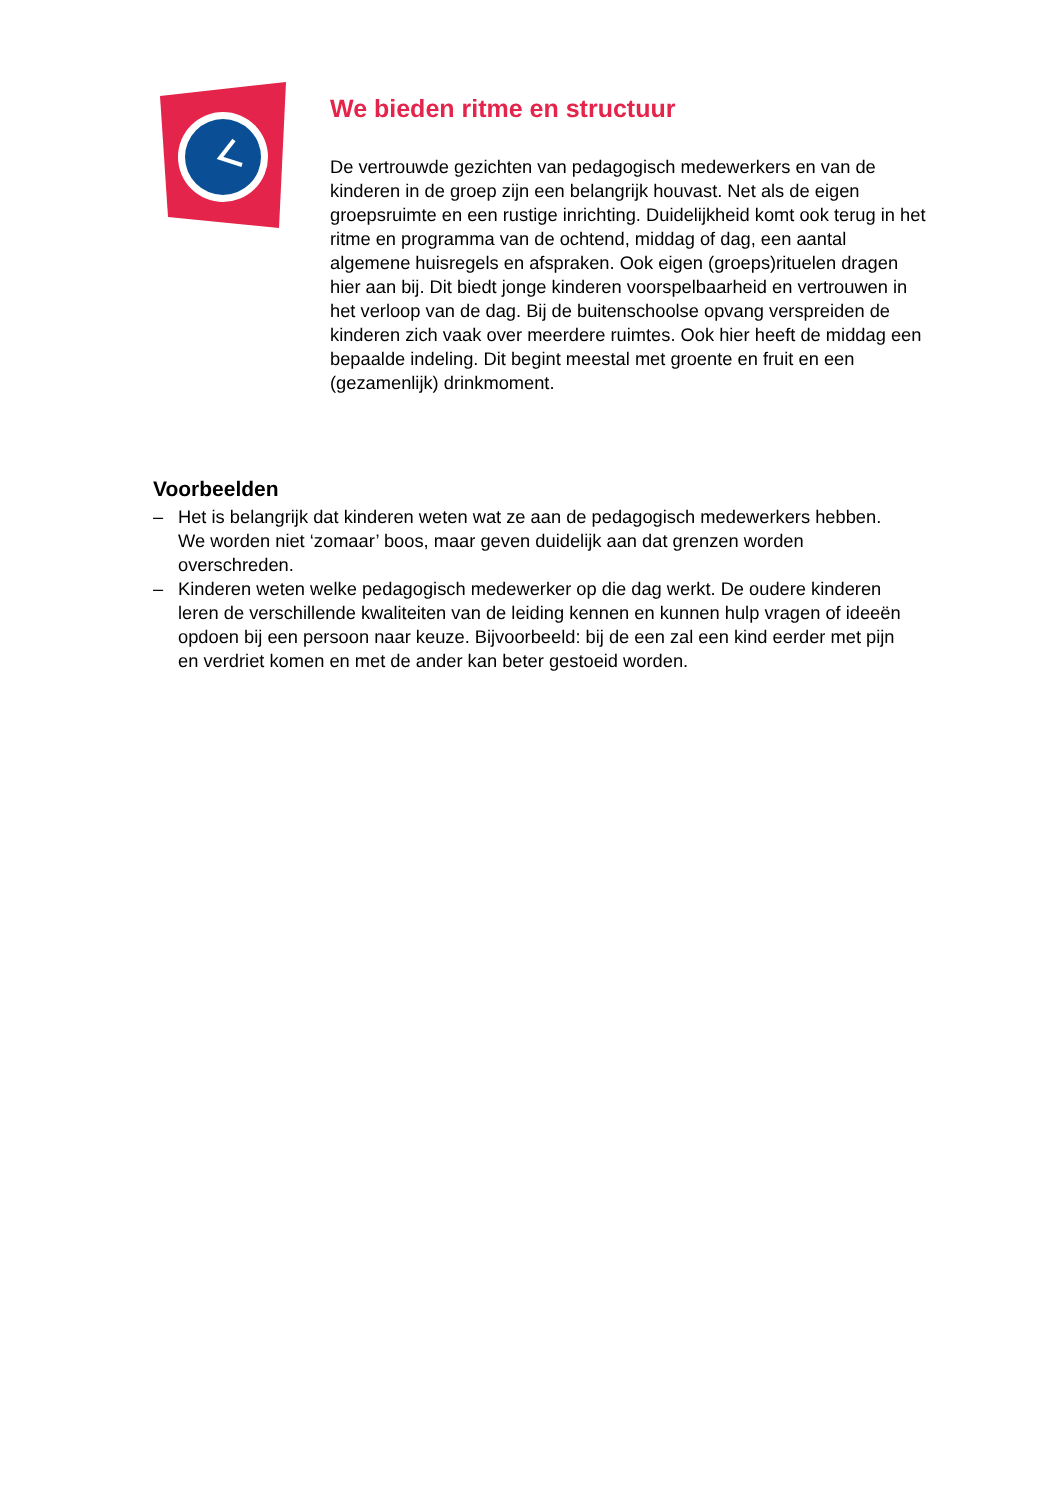We bieden ritme en structuur
De vertrouwde gezichten van pedagogisch medewerkers en van de kinderen in de groep zijn een belangrijk houvast. Net als de eigen groepsruimte en een rustige inrichting. Duidelijkheid komt ook terug in het ritme en programma van de ochtend, middag of dag, een aantal algemene huisregels en afspraken. Ook eigen (groeps)rituelen dragen hier aan bij. Dit biedt jonge kinderen voorspelbaarheid en vertrouwen in het verloop van de dag. Bij de buitenschoolse opvang verspreiden de kinderen zich vaak over meerdere ruimtes. Ook hier heeft de middag een bepaalde indeling. Dit begint meestal met groente en fruit en een (gezamenlijk) drinkmoment.
Voorbeelden
– Het is belangrijk dat kinderen weten wat ze aan de pedagogisch medewerkers hebben. We worden niet ‘zomaar’ boos, maar geven duidelijk aan dat grenzen worden overschreden.
– Kinderen weten welke pedagogisch medewerker op die dag werkt. De oudere kinderen leren de verschillende kwaliteiten van de leiding kennen en kunnen hulp vragen of ideeën opdoen bij een persoon naar keuze. Bijvoorbeeld: bij de een zal een kind eerder met pijn en verdriet komen en met de ander kan beter gestoeid worden.